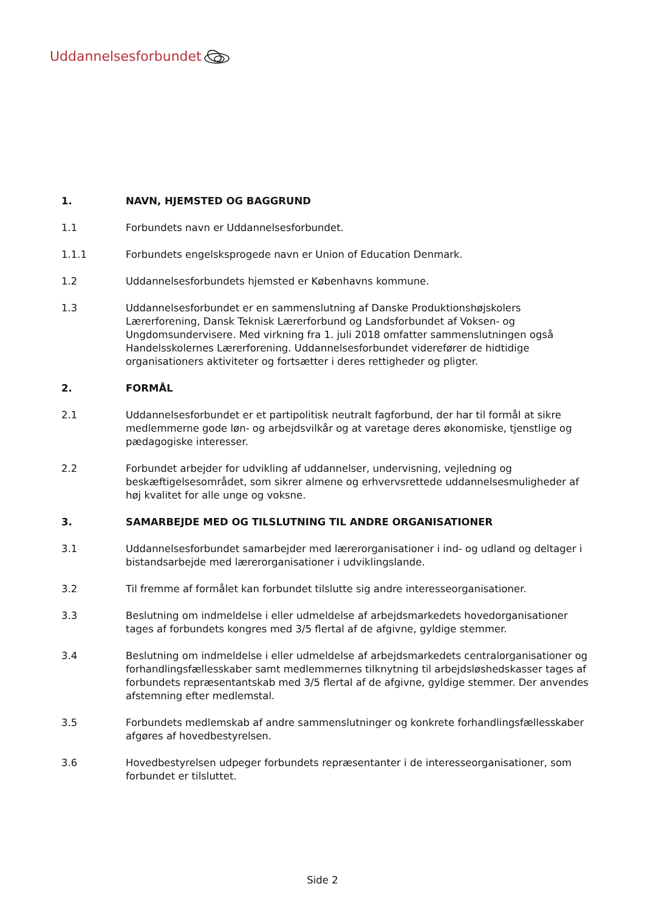Uddannelsesforbundet
1. NAVN, HJEMSTED OG BAGGRUND
1.1 Forbundets navn er Uddannelsesforbundet.
1.1.1 Forbundets engelsksprogede navn er Union of Education Denmark.
1.2 Uddannelsesforbundets hjemsted er Københavns kommune.
1.3 Uddannelsesforbundet er en sammenslutning af Danske Produktionshøjskolers Lærerforening, Dansk Teknisk Lærerforbund og Landsforbundet af Voksen- og Ungdomsundervisere. Med virkning fra 1. juli 2018 omfatter sammenslutningen også Handelsskolernes Lærerforening. Uddannelsesforbundet viderefører de hidtidige organisationers aktiviteter og fortsætter i deres rettigheder og pligter.
2. FORMÅL
2.1 Uddannelsesforbundet er et partipolitisk neutralt fagforbund, der har til formål at sikre medlemmerne gode løn- og arbejdsvilkår og at varetage deres økonomiske, tjenstlige og pædagogiske interesser.
2.2 Forbundet arbejder for udvikling af uddannelser, undervisning, vejledning og beskæftigelsesområdet, som sikrer almene og erhvervsrettede uddannelsesmuligheder af høj kvalitet for alle unge og voksne.
3. SAMARBEJDE MED OG TILSLUTNING TIL ANDRE ORGANISATIONER
3.1 Uddannelsesforbundet samarbejder med lærerorganisationer i ind- og udland og deltager i bistandsarbejde med lærerorganisationer i udviklingslande.
3.2 Til fremme af formålet kan forbundet tilslutte sig andre interesseorganisationer.
3.3 Beslutning om indmeldelse i eller udmeldelse af arbejdsmarkedets hovedorganisationer tages af forbundets kongres med 3/5 flertal af de afgivne, gyldige stemmer.
3.4 Beslutning om indmeldelse i eller udmeldelse af arbejdsmarkedets centralorganisationer og forhandlingsfællesskaber samt medlemmernes tilknytning til arbejdsløshedskasser tages af forbundets repræsentantskab med 3/5 flertal af de afgivne, gyldige stemmer. Der anvendes afstemning efter medlemstal.
3.5 Forbundets medlemskab af andre sammenslutninger og konkrete forhandlingsfællesskaber afgøres af hovedbestyrelsen.
3.6 Hovedbestyrelsen udpeger forbundets repræsentanter i de interesseorganisationer, som forbundet er tilsluttet.
Side 2